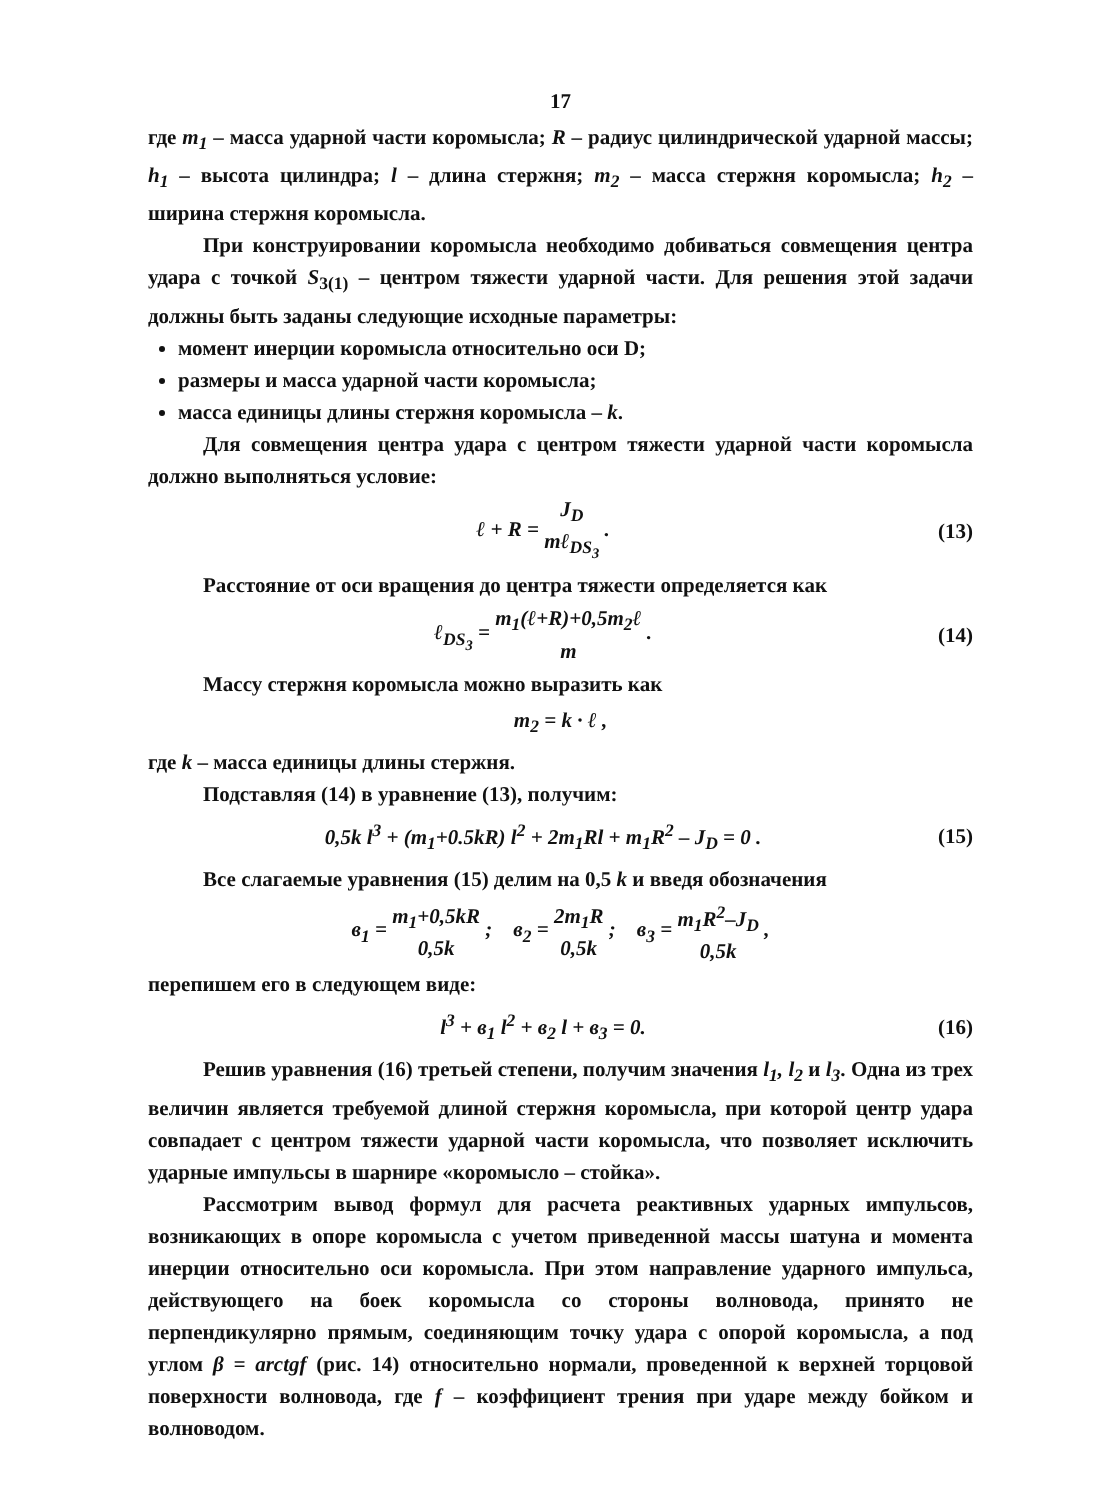17
где m<sub>1</sub> – масса ударной части коромысла; R – радиус цилиндрической ударной массы; h<sub>1</sub> – высота цилиндра; l – длина стержня; m<sub>2</sub> – масса стержня коромысла; h<sub>2</sub> – ширина стержня коромысла.
При конструировании коромысла необходимо добиваться совмещения центра удара с точкой S<sub>3(1)</sub> – центром тяжести ударной части. Для решения этой задачи должны быть заданы следующие исходные параметры:
момент инерции коромысла относительно оси D;
размеры и масса ударной части коромысла;
масса единицы длины стержня коромысла – k.
Для совмещения центра удара с центром тяжести ударной части коромысла должно выполняться условие:
ℓ + R = J<sub>D</sub> mℓ<sub>DS<sub>3</sub></sub> . (13)
Расстояние от оси вращения до центра тяжести определяется как
ℓ<sub>DS<sub>3</sub></sub> = m<sub>1</sub>(ℓ+R)+0,5m<sub>2</sub>ℓ m . (14)
Массу стержня коромысла можно выразить как
m<sub>2</sub> = k · ℓ ,
где k – масса единицы длины стержня.
Подставляя (14) в уравнение (13), получим:
0,5k l<sup>3</sup> + (m<sub>1</sub>+0.5kR) l<sup>2</sup> + 2m<sub>1</sub>Rl + m<sub>1</sub>R<sup>2</sup> – J<sub>D</sub> = 0 .
(15)
Все слагаемые уравнения (15) делим на 0,5 k и введя обозначения
в<sub>1</sub> = m<sub>1</sub>+0,5kR 0,5k ; в<sub>2</sub> = 2m<sub>1</sub>R 0,5k ; в<sub>3</sub> = m<sub>1</sub>R<sup>2</sup>–J<sub>D</sub> 0,5k ,
перепишем его в следующем виде:
l<sup>3</sup> + в<sub>1</sub> l<sup>2</sup> + в<sub>2</sub> l + в<sub>3</sub> = 0. (16)
Решив уравнения (16) третьей степени, получим значения l<sub>1</sub>, l<sub>2</sub> и l<sub>3</sub>. Одна из трех величин является требуемой длиной стержня коромысла, при которой центр удара совпадает с центром тяжести ударной части коромысла, что позволяет исключить ударные импульсы в шарнире «коромысло – стойка».
Рассмотрим вывод формул для расчета реактивных ударных импульсов, возникающих в опоре коромысла с учетом приведенной массы шатуна и момента инерции относительно оси коромысла. При этом направление ударного импульса, действующего на боек коромысла со стороны волновода, принято не перпендикулярно прямым, соединяющим точку удара с опорой коромысла, а под углом β = arctgf (рис. 14) относительно нормали, проведенной к верхней торцовой поверхности волновода, где f – коэффициент трения при ударе между бойком и волноводом.